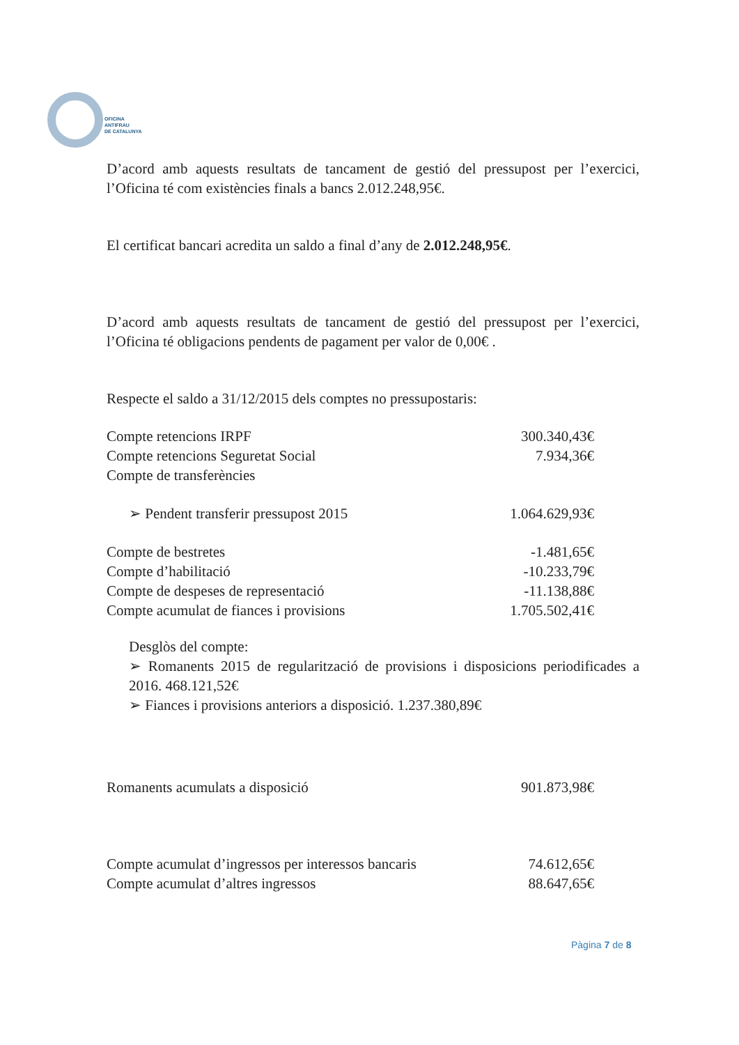OFICINA
ANTIFRAU
DE CATALUNYA
D’acord amb aquests resultats de tancament de gestió del pressupost per l’exercici, l’Oficina té com existències finals a bancs 2.012.248,95€.
El certificat bancari acredita un saldo a final d’any de 2.012.248,95€.
D’acord amb aquests resultats de tancament de gestió del pressupost per l’exercici, l’Oficina té obligacions pendents de pagament per valor de 0,00€ .
Respecte el saldo a 31/12/2015 dels comptes no pressupostaris:
| Compte retencions IRPF | 300.340,43€ |
| Compte retencions Seguretat Social | 7.934,36€ |
| Compte de transferències | |
| ➢ Pendent transferir pressupost 2015 | 1.064.629,93€ |
| Compte de bestretes | -1.481,65€ |
| Compte d’habilitació | -10.233,79€ |
| Compte de despeses de representació | -11.138,88€ |
| Compte acumulat de fiances i provisions | 1.705.502,41€ |
Desglòs del compte:
➢ Romanents 2015 de regularització de provisions i disposicions periodificades a 2016. 468.121,52€
➢ Fiances i provisions anteriors a disposició. 1.237.380,89€
| Romanents acumulats a disposició | 901.873,98€ |
| Compte acumulat d’ingressos per interessos bancaris | 74.612,65€ |
| Compte acumulat d’altres ingressos | 88.647,65€ |
Pàgina 7 de 8